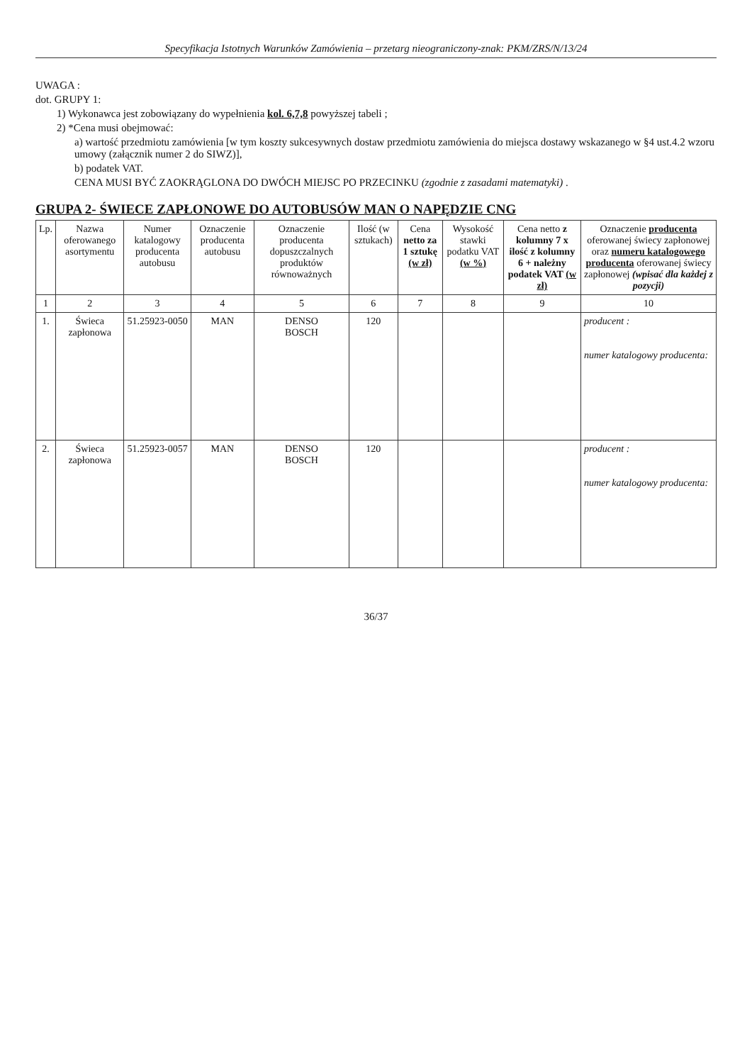Specyfikacja Istotnych Warunków Zamówienia – przetarg nieograniczony-znak: PKM/ZRS/N/13/24
UWAGA :
dot. GRUPY 1:
1) Wykonawca jest zobowiązany do wypełnienia kol. 6,7,8 powyższej tabeli ;
2) *Cena musi obejmować:
a) wartość przedmiotu zamówienia [w tym koszty sukcesywnych dostaw przedmiotu zamówienia do miejsca dostawy wskazanego w §4 ust.4.2 wzoru umowy (załącznik numer 2 do SIWZ)],
b) podatek VAT.
CENA MUSI BYĆ ZAOKRĄGLONA DO DWÓCH MIEJSC PO PRZECINKU (zgodnie z zasadami matematyki) .
GRUPA 2- ŚWIECE ZAPŁONOWE DO AUTOBUSÓW MAN O NAPĘDZIE CNG
| Lp. | Nazwa oferowanego asortymentu | Numer katalogowy producenta autobusu | Oznaczenie producenta autobusu | Oznaczenie producenta dopuszczalnych produktów równoważnych | Ilość (w sztukach) | Cena netto za 1 sztukę (w zł) | Wysokość stawki podatku VAT (w %) | Cena netto z kolumny 7 x ilość z kolumny 6 + należny podatek VAT (w zł) | Oznaczenie producenta oferowanej świecy zapłonowej oraz numeru katalogowego producenta oferowanej świecy zapłonowej (wpisać dla każdej z pozycji) |
| --- | --- | --- | --- | --- | --- | --- | --- | --- | --- |
| 1 | 2 | 3 | 4 | 5 | 6 | 7 | 8 | 9 | 10 |
| 1. | Świeca zapłonowa | 51.25923-0050 | MAN | DENSO BOSCH | 120 | | | | producent : numer katalogowy producenta: |
| 2. | Świeca zapłonowa | 51.25923-0057 | MAN | DENSO BOSCH | 120 | | | | producent : numer katalogowy producenta: |
36/37